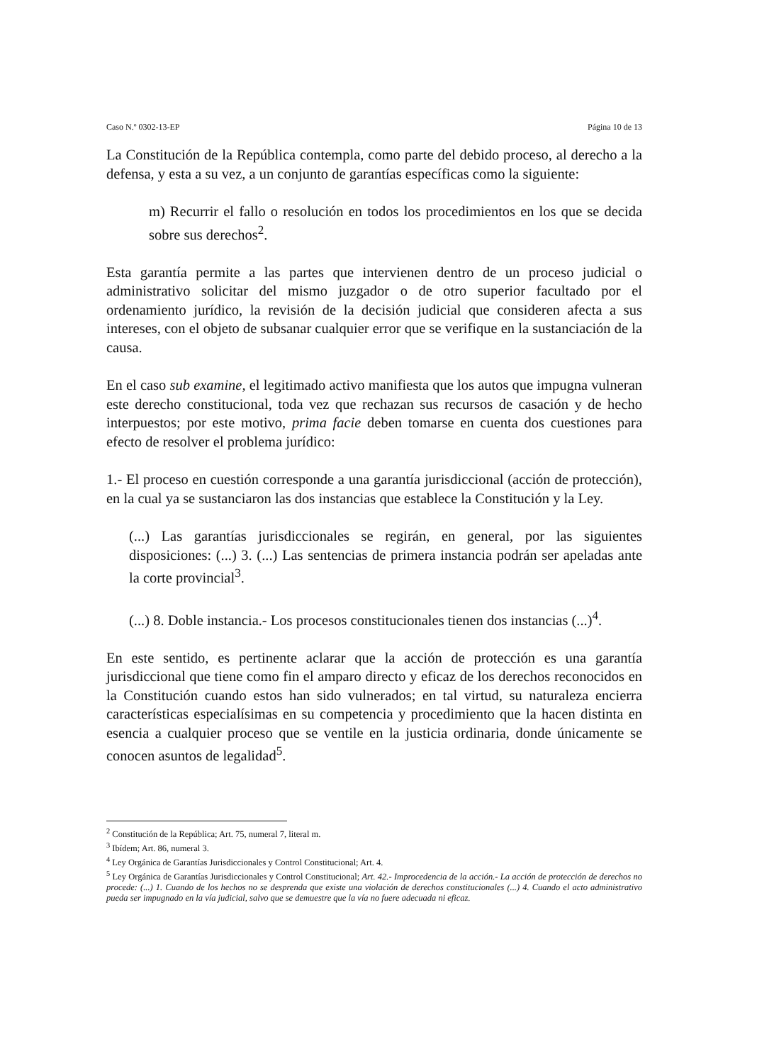Caso N.º 0302-13-EP Página 10 de 13
La Constitución de la República contempla, como parte del debido proceso, al derecho a la defensa, y esta a su vez, a un conjunto de garantías específicas como la siguiente:
m) Recurrir el fallo o resolución en todos los procedimientos en los que se decida sobre sus derechos<sup>2</sup>.
Esta garantía permite a las partes que intervienen dentro de un proceso judicial o administrativo solicitar del mismo juzgador o de otro superior facultado por el ordenamiento jurídico, la revisión de la decisión judicial que consideren afecta a sus intereses, con el objeto de subsanar cualquier error que se verifique en la sustanciación de la causa.
En el caso sub examine, el legitimado activo manifiesta que los autos que impugna vulneran este derecho constitucional, toda vez que rechazan sus recursos de casación y de hecho interpuestos; por este motivo, prima facie deben tomarse en cuenta dos cuestiones para efecto de resolver el problema jurídico:
1.- El proceso en cuestión corresponde a una garantía jurisdiccional (acción de protección), en la cual ya se sustanciaron las dos instancias que establece la Constitución y la Ley.
(...) Las garantías jurisdiccionales se regirán, en general, por las siguientes disposiciones: (...) 3. (...) Las sentencias de primera instancia podrán ser apeladas ante la corte provincial<sup>3</sup>.
(...) 8. Doble instancia.- Los procesos constitucionales tienen dos instancias (...)<sup>4</sup>.
En este sentido, es pertinente aclarar que la acción de protección es una garantía jurisdiccional que tiene como fin el amparo directo y eficaz de los derechos reconocidos en la Constitución cuando estos han sido vulnerados; en tal virtud, su naturaleza encierra características especialísimas en su competencia y procedimiento que la hacen distinta en esencia a cualquier proceso que se ventile en la justicia ordinaria, donde únicamente se conocen asuntos de legalidad<sup>5</sup>.
<sup>2</sup> Constitución de la República; Art. 75, numeral 7, literal m.
<sup>3</sup> Ibídem; Art. 86, numeral 3.
<sup>4</sup> Ley Orgánica de Garantías Jurisdiccionales y Control Constitucional; Art. 4.
<sup>5</sup> Ley Orgánica de Garantías Jurisdiccionales y Control Constitucional; Art. 42.- Improcedencia de la acción.- La acción de protección de derechos no procede: (...) 1. Cuando de los hechos no se desprenda que existe una violación de derechos constitucionales (...) 4. Cuando el acto administrativo pueda ser impugnado en la vía judicial, salvo que se demuestre que la vía no fuere adecuada ni eficaz.